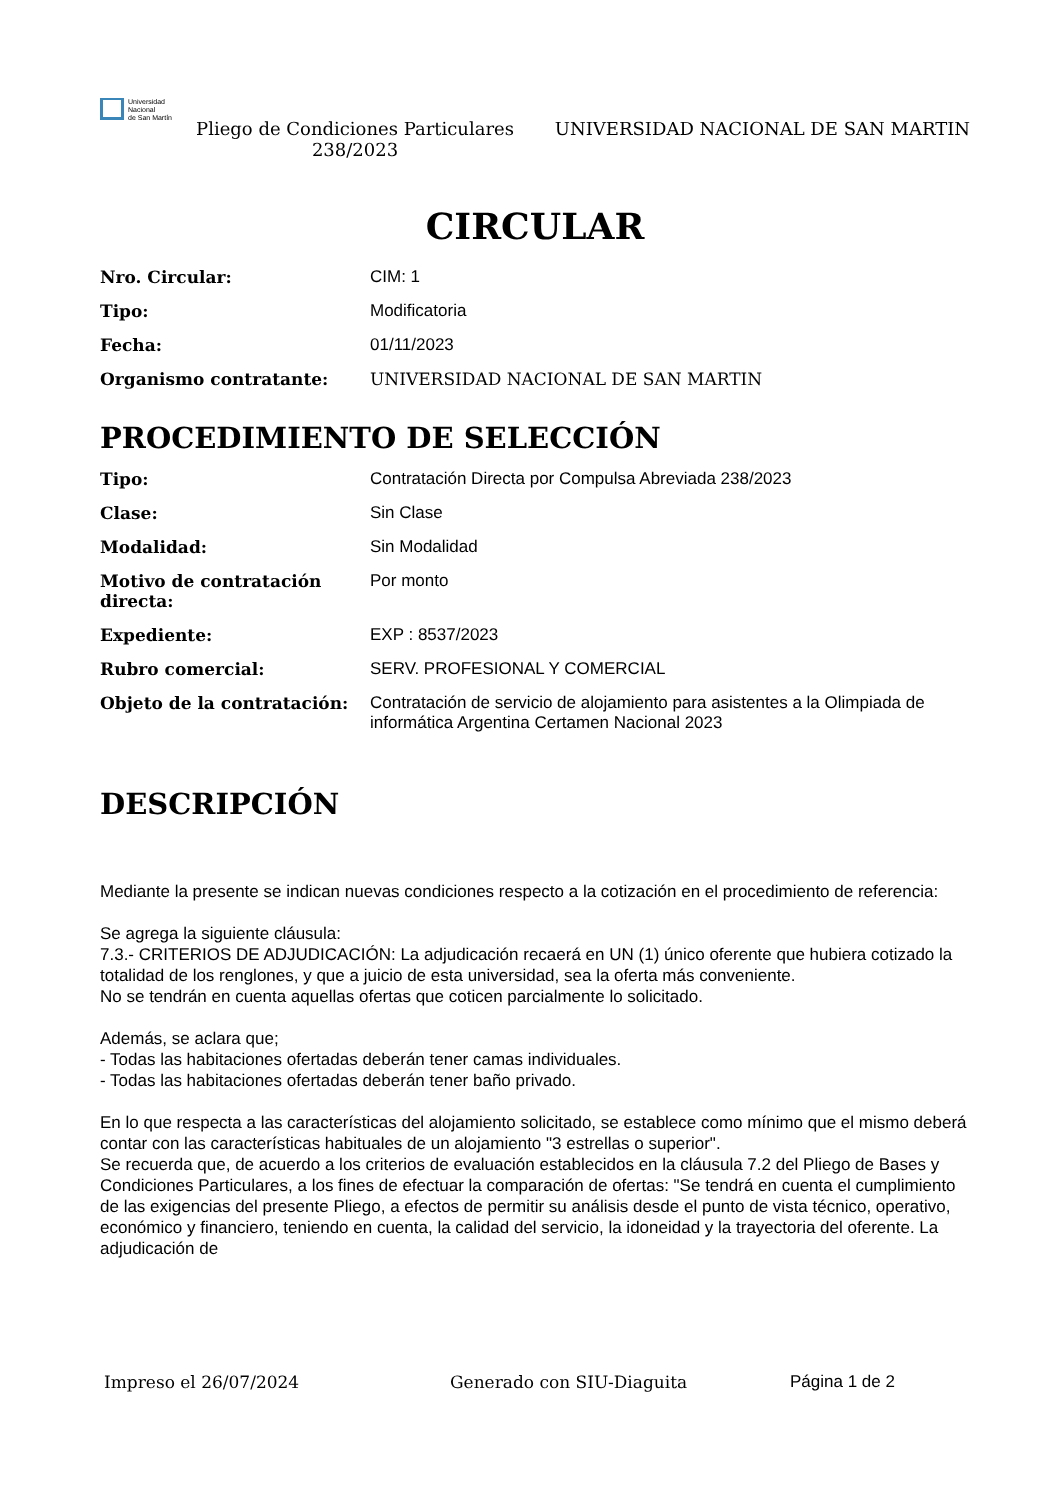Universidad
Nacional
de San Martín
Pliego de Condiciones Particulares 238/2023
UNIVERSIDAD NACIONAL DE SAN MARTIN
CIRCULAR
| Nro. Circular: | CIM: 1 |
| Tipo: | Modificatoria |
| Fecha: | 01/11/2023 |
| Organismo contratante: | UNIVERSIDAD NACIONAL DE SAN MARTIN |
PROCEDIMIENTO DE SELECCIÓN
| Tipo: | Contratación Directa por Compulsa Abreviada 238/2023 |
| Clase: | Sin Clase |
| Modalidad: | Sin Modalidad |
| Motivo de contratación directa: | Por monto |
| Expediente: | EXP : 8537/2023 |
| Rubro comercial: | SERV. PROFESIONAL Y COMERCIAL |
| Objeto de la contratación: | Contratación de servicio de alojamiento para asistentes a la Olimpiada de informática Argentina Certamen Nacional 2023 |
DESCRIPCIÓN
Mediante la presente se indican nuevas condiciones respecto a la cotización en el procedimiento de referencia:
Se agrega la siguiente cláusula:
7.3.- CRITERIOS DE ADJUDICACIÓN: La adjudicación recaerá en UN (1) único oferente que hubiera cotizado la totalidad de los renglones, y que a juicio de esta universidad, sea la oferta más conveniente.
No se tendrán en cuenta aquellas ofertas que coticen parcialmente lo solicitado.
Además, se aclara que;
- Todas las habitaciones ofertadas deberán tener camas individuales.
- Todas las habitaciones ofertadas deberán tener baño privado.
En lo que respecta a las características del alojamiento solicitado, se establece como mínimo que el mismo deberá contar con las características habituales de un alojamiento "3 estrellas o superior".
Se recuerda que, de acuerdo a los criterios de evaluación establecidos en la cláusula 7.2 del Pliego de Bases y Condiciones Particulares, a los fines de efectuar la comparación de ofertas: "Se tendrá en cuenta el cumplimiento de las exigencias del presente Pliego, a efectos de permitir su análisis desde el punto de vista técnico, operativo, económico y financiero, teniendo en cuenta, la calidad del servicio, la idoneidad y la trayectoria del oferente. La adjudicación de
Impreso el 26/07/2024 Generado con SIU-Diaguita Página 1 de 2